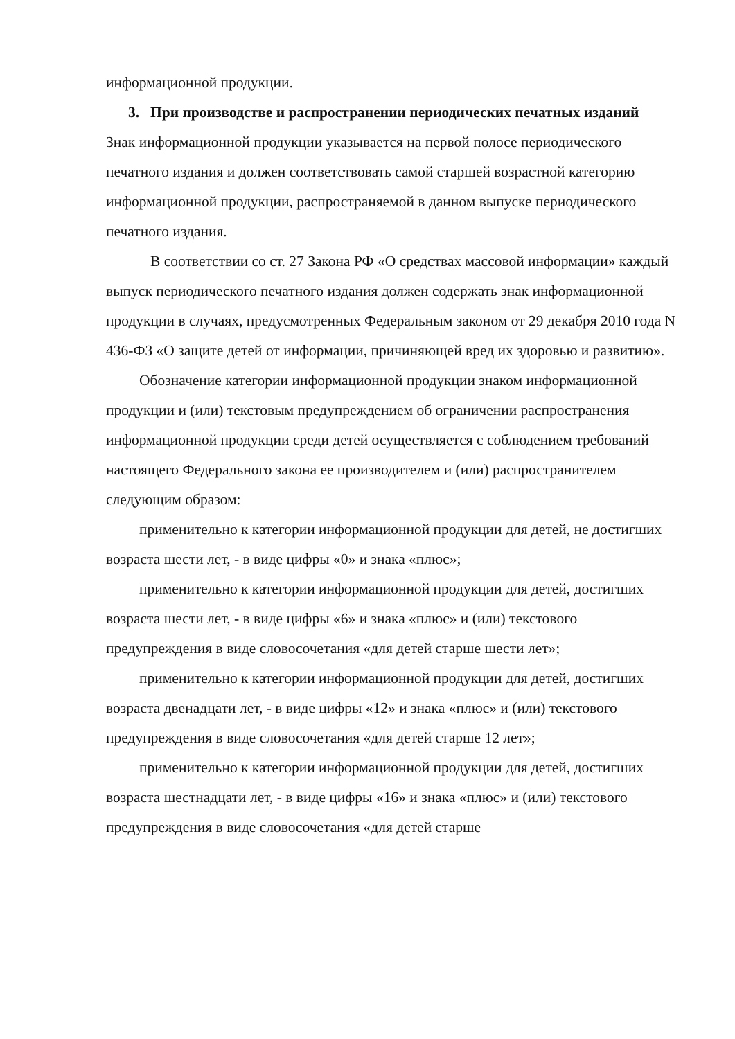информационной продукции.
3. При производстве и распространении периодических печатных изданий
Знак информационной продукции указывается на первой полосе периодического печатного издания и должен соответствовать самой старшей возрастной категорию информационной продукции, распространяемой в данном выпуске периодического печатного издания.
В соответствии со ст. 27 Закона РФ «О средствах массовой информации» каждый выпуск периодического печатного издания должен содержать знак информационной продукции в случаях, предусмотренных Федеральным законом от 29 декабря 2010 года N 436-ФЗ «О защите детей от информации, причиняющей вред их здоровью и развитию».
Обозначение категории информационной продукции знаком информационной продукции и (или) текстовым предупреждением об ограничении распространения информационной продукции среди детей осуществляется с соблюдением требований настоящего Федерального закона ее производителем и (или) распространителем следующим образом:
применительно к категории информационной продукции для детей, не достигших возраста шести лет, - в виде цифры «0» и знака «плюс»;
применительно к категории информационной продукции для детей, достигших возраста шести лет, - в виде цифры «6» и знака «плюс» и (или) текстового предупреждения в виде словосочетания «для детей старше шести лет»;
применительно к категории информационной продукции для детей, достигших возраста двенадцати лет, - в виде цифры «12» и знака «плюс» и (или) текстового предупреждения в виде словосочетания «для детей старше 12 лет»;
применительно к категории информационной продукции для детей, достигших возраста шестнадцати лет, - в виде цифры «16» и знака «плюс» и (или) текстового предупреждения в виде словосочетания «для детей старше